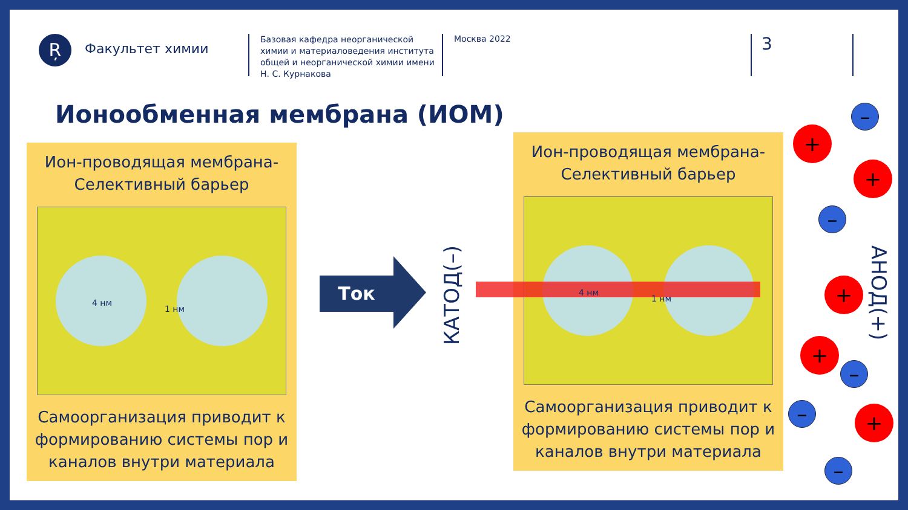Ŗ
Факультет химии
Базовая кафедра неорганической химии и материаловедения института общей и неорганической химии имени Н. С. Курнакова
Москва 2022
3
Ионообменная мембрана (ИОМ)
Ион-проводящая мембрана-
Селективный барьер
4 нм
1 нм
Самоорганизация приводит к формированию системы пор и каналов внутри материала
Ток
КАТОД(–)
Ион-проводящая мембрана-
Селективный барьер
4 нм
1 нм
Самоорганизация приводит к формированию системы пор и каналов внутри материала
АНОД(+)
+
+
+
+
+
–
–
–
–
–